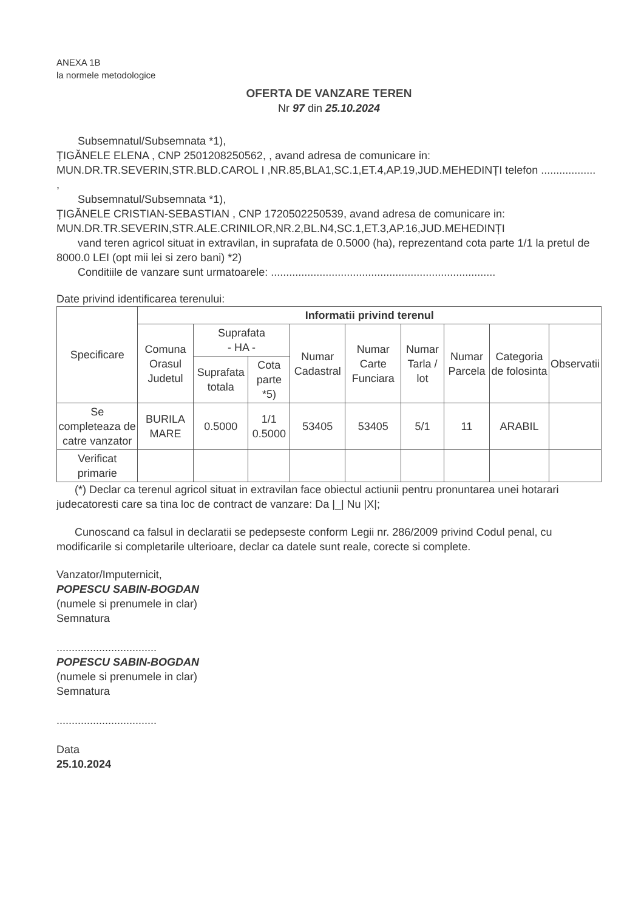ANEXA 1B
la normele metodologice
OFERTA DE VANZARE TEREN
Nr 97 din 25.10.2024
Subsemnatul/Subsemnata *1),
ȚIGĂNELE ELENA , CNP 2501208250562, , avand adresa de comunicare in: MUN.DR.TR.SEVERIN,STR.BLD.CAROL I ,NR.85,BLA1,SC.1,ET.4,AP.19,JUD.MEHEDINȚI telefon .................. ,
Subsemnatul/Subsemnata *1),
ȚIGĂNELE CRISTIAN-SEBASTIAN , CNP 1720502250539, avand adresa de comunicare in: MUN.DR.TR.SEVERIN,STR.ALE.CRINILOR,NR.2,BL.N4,SC.1,ET.3,AP.16,JUD.MEHEDINȚI
vand teren agricol situat in extravilan, in suprafata de 0.5000 (ha), reprezentand cota parte 1/1 la pretul de 8000.0 LEI (opt mii lei si zero bani) *2)
Conditiile de vanzare sunt urmatoarele: ..........................................................................
Date privind identificarea terenului:
| Specificare | Informatii privind terenul | | | | | | | | |
| --- | --- | --- | --- | --- | --- | --- | --- | --- | --- |
| | Comuna Orasul Judetul | Suprafata - HA - | | Numar Cadastral | Numar Carte Funciara | Numar Tarla / lot | Numar Parcela | Categoria de folosinta | Observatii |
| | | Suprafata totala | Cota parte *5) | | | | | | |
| Se completeaza de catre vanzator | BURILA MARE | 0.5000 | 1/1 0.5000 | 53405 | 53405 | 5/1 | 11 | ARABIL | |
| Verificat primarie | | | | | | | | | |
(*) Declar ca terenul agricol situat in extravilan face obiectul actiunii pentru pronuntarea unei hotarari judecatoresti care sa tina loc de contract de vanzare: Da |_| Nu |X|;
Cunoscand ca falsul in declaratii se pedepseste conform Legii nr. 286/2009 privind Codul penal, cu modificarile si completarile ulterioare, declar ca datele sunt reale, corecte si complete.
Vanzator/Imputernicit,
POPESCU SABIN-BOGDAN
(numele si prenumele in clar)
Semnatura
.................................
POPESCU SABIN-BOGDAN
(numele si prenumele in clar)
Semnatura
.................................
Data
25.10.2024